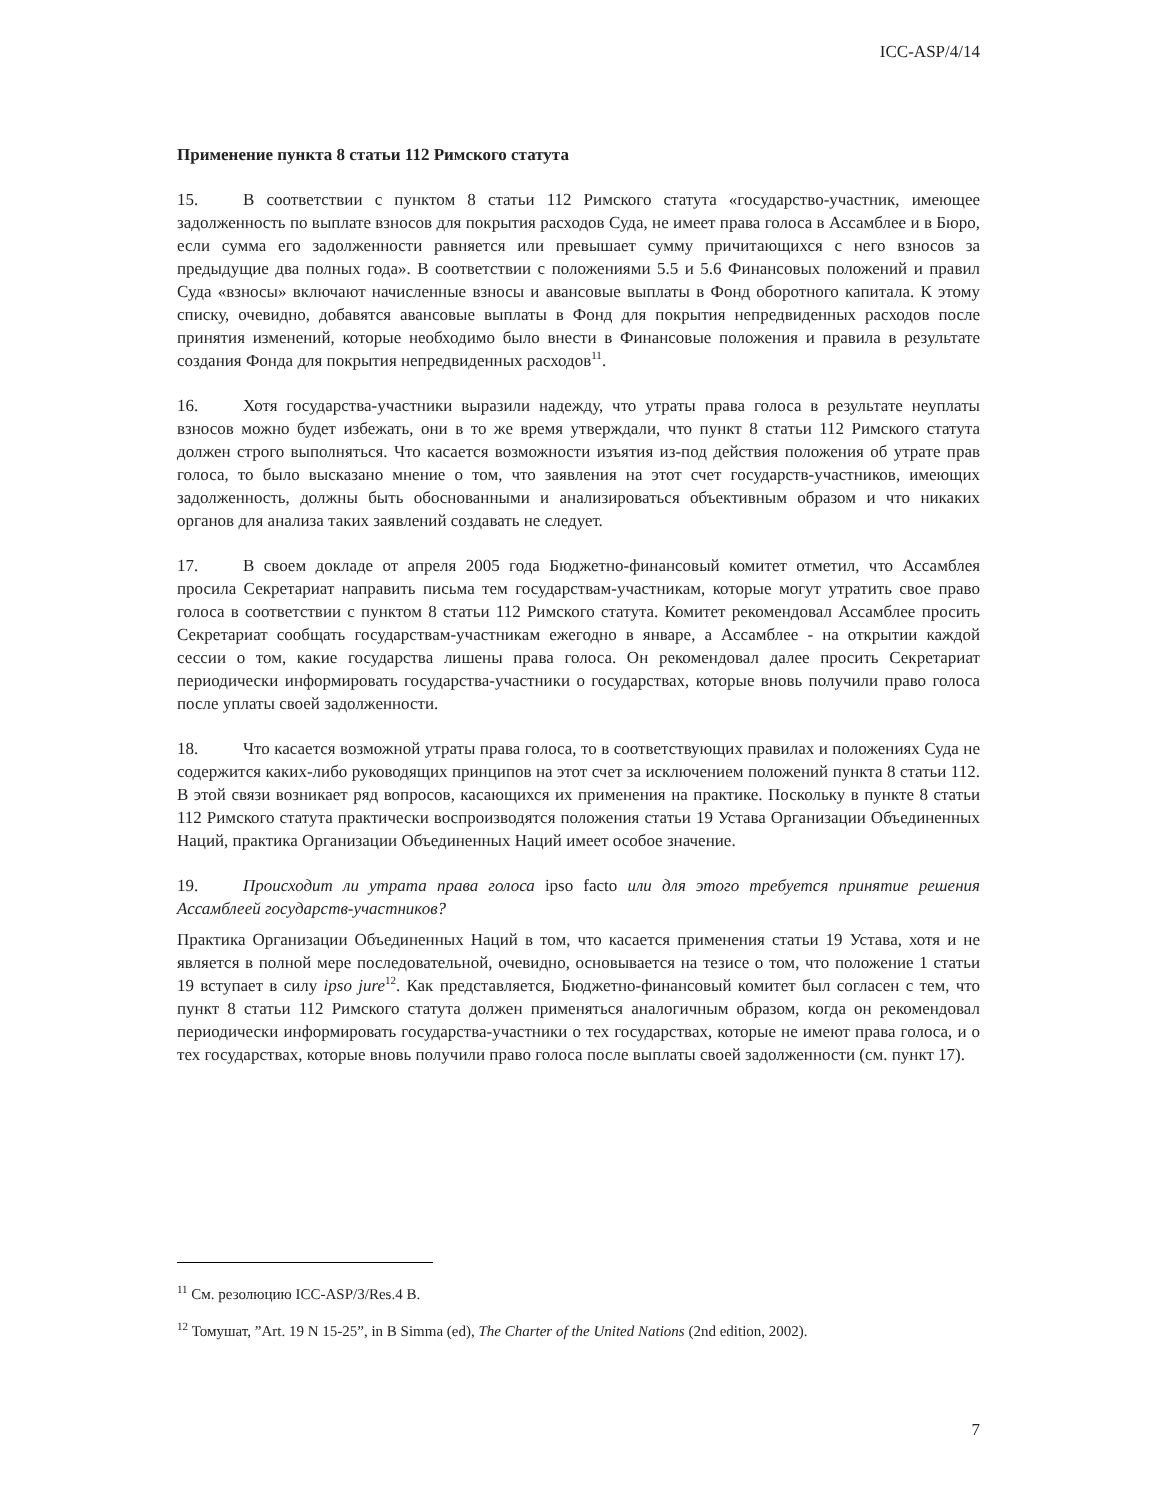ICC-ASP/4/14
Применение пункта 8 статьи 112 Римского статута
15. В соответствии с пунктом 8 статьи 112 Римского статута «государство-участник, имеющее задолженность по выплате взносов для покрытия расходов Суда, не имеет права голоса в Ассамблее и в Бюро, если сумма его задолженности равняется или превышает сумму причитающихся с него взносов за предыдущие два полных года». В соответствии с положениями 5.5 и 5.6 Финансовых положений и правил Суда «взносы» включают начисленные взносы и авансовые выплаты в Фонд оборотного капитала. К этому списку, очевидно, добавятся авансовые выплаты в Фонд для покрытия непредвиденных расходов после принятия изменений, которые необходимо было внести в Финансовые положения и правила в результате создания Фонда для покрытия непредвиденных расходов<sup>11</sup>.
16. Хотя государства-участники выразили надежду, что утраты права голоса в результате неуплаты взносов можно будет избежать, они в то же время утверждали, что пункт 8 статьи 112 Римского статута должен строго выполняться. Что касается возможности изъятия из-под действия положения об утрате прав голоса, то было высказано мнение о том, что заявления на этот счет государств-участников, имеющих задолженность, должны быть обоснованными и анализироваться объективным образом и что никаких органов для анализа таких заявлений создавать не следует.
17. В своем докладе от апреля 2005 года Бюджетно-финансовый комитет отметил, что Ассамблея просила Секретариат направить письма тем государствам-участникам, которые могут утратить свое право голоса в соответствии с пунктом 8 статьи 112 Римского статута. Комитет рекомендовал Ассамблее просить Секретариат сообщать государствам-участникам ежегодно в январе, а Ассамблее - на открытии каждой сессии о том, какие государства лишены права голоса. Он рекомендовал далее просить Секретариат периодически информировать государства-участники о государствах, которые вновь получили право голоса после уплаты своей задолженности.
18. Что касается возможной утраты права голоса, то в соответствующих правилах и положениях Суда не содержится каких-либо руководящих принципов на этот счет за исключением положений пункта 8 статьи 112. В этой связи возникает ряд вопросов, касающихся их применения на практике. Поскольку в пункте 8 статьи 112 Римского статута практически воспроизводятся положения статьи 19 Устава Организации Объединенных Наций, практика Организации Объединенных Наций имеет особое значение.
19. Происходит ли утрата права голоса ipso facto или для этого требуется принятие решения Ассамблеей государств-участников?
Практика Организации Объединенных Наций в том, что касается применения статьи 19 Устава, хотя и не является в полной мере последовательной, очевидно, основывается на тезисе о том, что положение 1 статьи 19 вступает в силу ipso jure<sup>12</sup>. Как представляется, Бюджетно-финансовый комитет был согласен с тем, что пункт 8 статьи 112 Римского статута должен применяться аналогичным образом, когда он рекомендовал периодически информировать государства-участники о тех государствах, которые не имеют права голоса, и о тех государствах, которые вновь получили право голоса после выплаты своей задолженности (см. пункт 17).
<sup>11</sup> См. резолюцию ICC-ASP/3/Res.4 B.
<sup>12</sup> Томушат, ”Art. 19 N 15-25”, in B Simma (ed), The Charter of the United Nations (2nd edition, 2002).
7